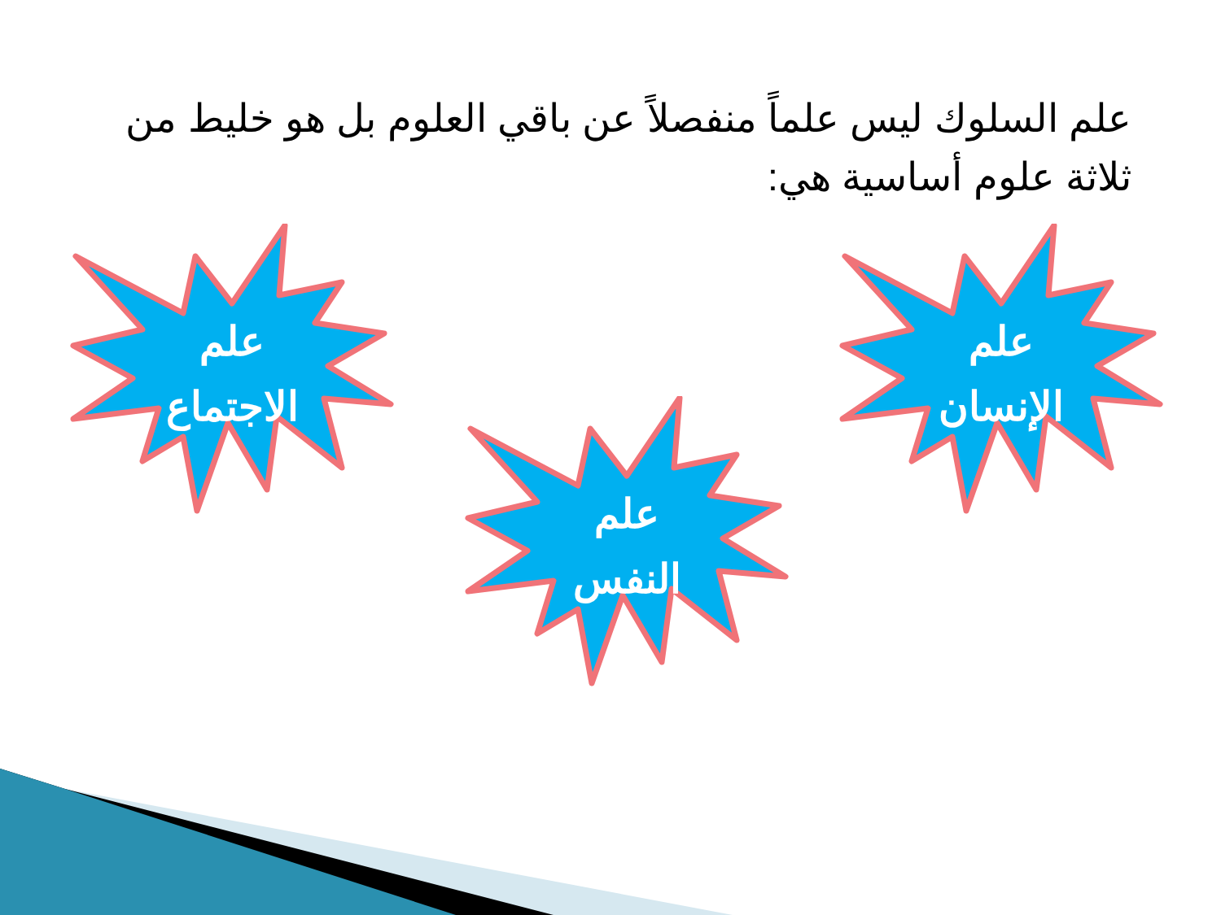علم السلوك ليس علماً منفصلاً عن باقي العلوم بل هو خليط من ثلاثة علوم أساسية هي:
علم
الاجتماع
علم
النفس
علم
الإنسان